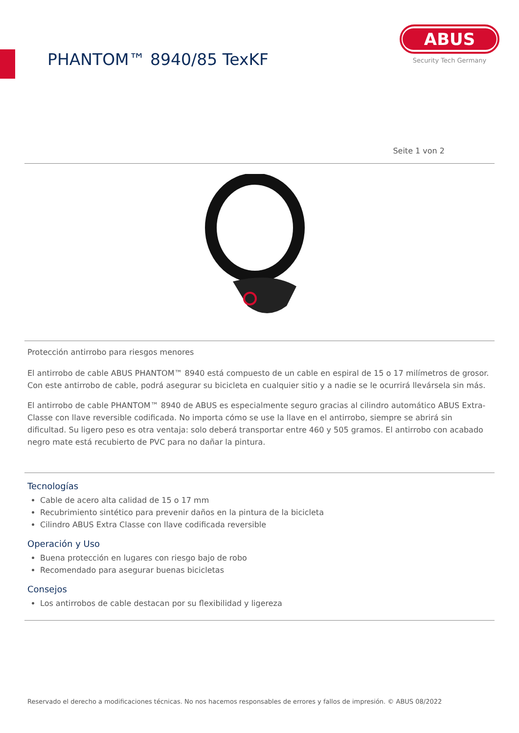PHANTOM™ 8940/85 TexKF
ABUS
Security Tech Germany
Seite 1 von 2
Protección antirrobo para riesgos menores
El antirrobo de cable ABUS PHANTOM™ 8940 está compuesto de un cable en espiral de 15 o 17 milímetros de grosor. Con este antirrobo de cable, podrá asegurar su bicicleta en cualquier sitio y a nadie se le ocurrirá llevársela sin más.
El antirrobo de cable PHANTOM™ 8940 de ABUS es especialmente seguro gracias al cilindro automático ABUS Extra-Classe con llave reversible codificada. No importa cómo se use la llave en el antirrobo, siempre se abrirá sin dificultad. Su ligero peso es otra ventaja: solo deberá transportar entre 460 y 505 gramos. El antirrobo con acabado negro mate está recubierto de PVC para no dañar la pintura.
Tecnologías
Cable de acero alta calidad de 15 o 17 mm
Recubrimiento sintético para prevenir daños en la pintura de la bicicleta
Cilindro ABUS Extra Classe con llave codificada reversible
Operación y Uso
Buena protección en lugares con riesgo bajo de robo
Recomendado para asegurar buenas bicicletas
Consejos
Los antirrobos de cable destacan por su flexibilidad y ligereza
Reservado el derecho a modificaciones técnicas. No nos hacemos responsables de errores y fallos de impresión. © ABUS 08/2022